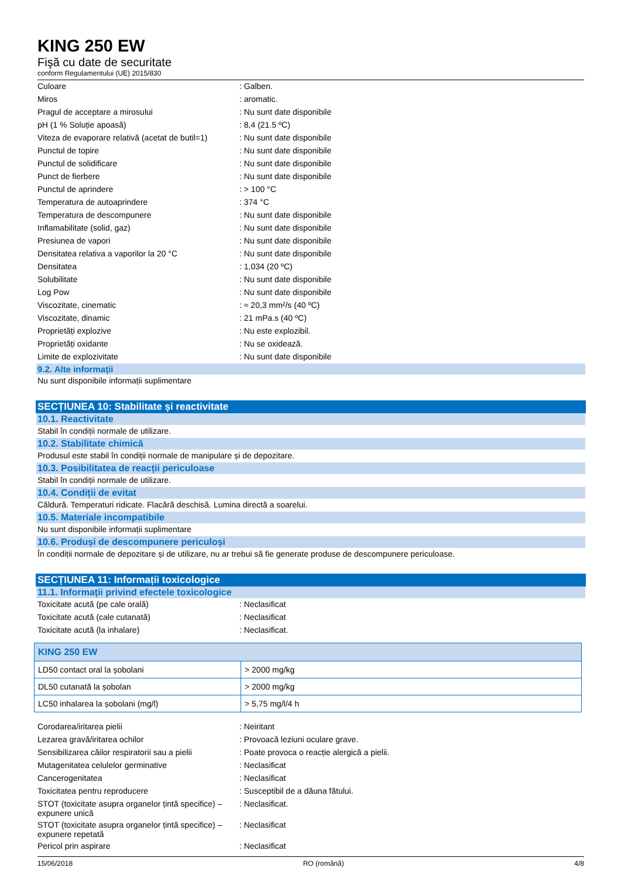KING 250 EW
Fişă cu date de securitate
conform Regulamentului (UE) 2015/830
| Culoare | : Galben. |
| Miros | : aromatic. |
| Pragul de acceptare a mirosului | : Nu sunt date disponibile |
| pH (1 % Soluție apoasă) | : 8,4 (21.5 ºC) |
| Viteza de evaporare relativă (acetat de butil=1) | : Nu sunt date disponibile |
| Punctul de topire | : Nu sunt date disponibile |
| Punctul de solidificare | : Nu sunt date disponibile |
| Punct de fierbere | : Nu sunt date disponibile |
| Punctul de aprindere | : > 100 °C |
| Temperatura de autoaprindere | : 374 °C |
| Temperatura de descompunere | : Nu sunt date disponibile |
| Inflamabilitate (solid, gaz) | : Nu sunt date disponibile |
| Presiunea de vapori | : Nu sunt date disponibile |
| Densitatea relativa a vaporilor la 20 °C | : Nu sunt date disponibile |
| Densitatea | : 1,034 (20 ºC) |
| Solubilitate | : Nu sunt date disponibile |
| Log Pow | : Nu sunt date disponibile |
| Viscozitate, cinematic | : ≈ 20,3 mm²/s (40 ºC) |
| Viscozitate, dinamic | : 21 mPa.s (40 ºC) |
| Proprietăți explozive | : Nu este explozibil. |
| Proprietăți oxidante | : Nu se oxidează. |
| Limite de explozivitate | : Nu sunt date disponibile |
9.2. Alte informații
Nu sunt disponibile informații suplimentare
SECȚIUNEA 10: Stabilitate și reactivitate
10.1. Reactivitate
Stabil în condiții normale de utilizare.
10.2. Stabilitate chimică
Produsul este stabil în condiții normale de manipulare și de depozitare.
10.3. Posibilitatea de reacții periculoase
Stabil în condiții normale de utilizare.
10.4. Condiții de evitat
Căldură. Temperaturi ridicate. Flacără deschisă. Lumina directă a soarelui.
10.5. Materiale incompatibile
Nu sunt disponibile informații suplimentare
10.6. Produși de descompunere periculoși
În condiții normale de depozitare și de utilizare, nu ar trebui să fie generate produse de descompunere periculoase.
SECȚIUNEA 11: Informații toxicologice
11.1. Informații privind efectele toxicologice
| Toxicitate acută (pe cale orală) | : Neclasificat |
| Toxicitate acută (cale cutanată) | : Neclasificat |
| Toxicitate acută (la inhalare) | : Neclasificat. |
| KING 250 EW | |
| --- | --- |
| LD50 contact oral la șobolani | > 2000 mg/kg |
| DL50 cutanată la șobolan | > 2000 mg/kg |
| LC50 inhalarea la șobolani (mg/l) | > 5,75 mg/l/4 h |
| Corodarea/iritarea pielii | : Neiritant |
| Lezarea gravă/iritarea ochilor | : Provoacă leziuni oculare grave. |
| Sensibilizarea căilor respiratorii sau a pielii | : Poate provoca o reacție alergică a pielii. |
| Mutagenitatea celulelor germinative | : Neclasificat |
| Cancerogenitatea | : Neclasificat |
| Toxicitatea pentru reproducere | : Susceptibil de a dăuna fătului. |
| STOT (toxicitate asupra organelor țintă specifice) – expunere unică | : Neclasificat. |
| STOT (toxicitate asupra organelor țintă specifice) – expunere repetată | : Neclasificat |
| Pericol prin aspirare | : Neclasificat |
15/06/2018 RO (română) 4/8